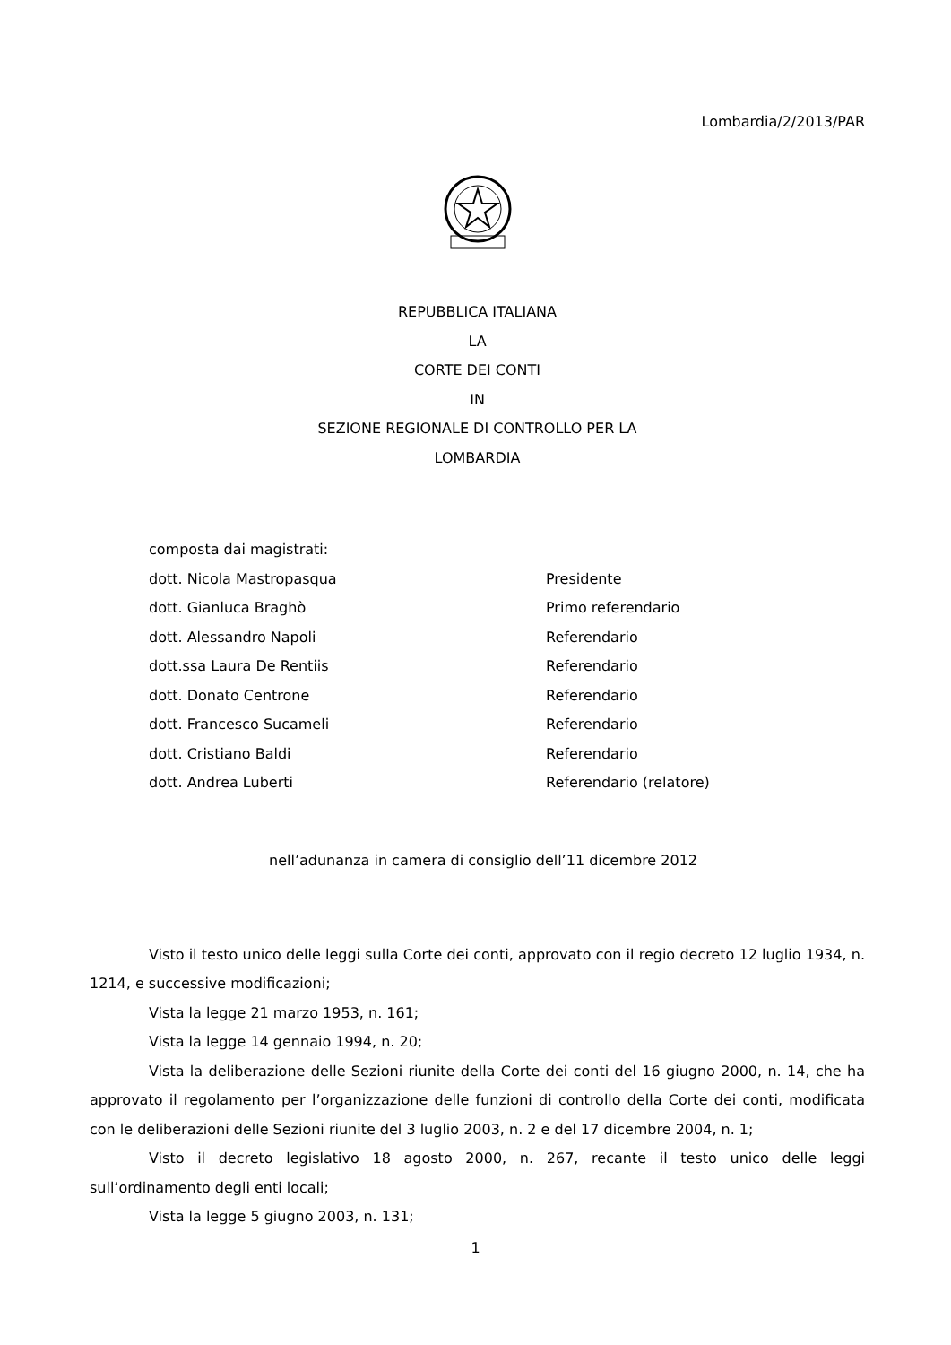Lombardia/2/2013/PAR
REPUBBLICA ITALIANA
LA
CORTE DEI CONTI
IN
SEZIONE REGIONALE DI CONTROLLO PER LA
LOMBARDIA
composta dai magistrati:
dott. Nicola Mastropasqua Presidente
dott. Gianluca Braghò Primo referendario
dott. Alessandro Napoli Referendario
dott.ssa Laura De Rentiis Referendario
dott. Donato Centrone Referendario
dott. Francesco Sucameli Referendario
dott. Cristiano Baldi Referendario
dott. Andrea Luberti Referendario (relatore)
nell’adunanza in camera di consiglio dell’11 dicembre 2012
Visto il testo unico delle leggi sulla Corte dei conti, approvato con il regio decreto 12 luglio 1934, n. 1214, e successive modificazioni;
Vista la legge 21 marzo 1953, n. 161;
Vista la legge 14 gennaio 1994, n. 20;
Vista la deliberazione delle Sezioni riunite della Corte dei conti del 16 giugno 2000, n. 14, che ha approvato il regolamento per l’organizzazione delle funzioni di controllo della Corte dei conti, modificata con le deliberazioni delle Sezioni riunite del 3 luglio 2003, n. 2 e del 17 dicembre 2004, n. 1;
Visto il decreto legislativo 18 agosto 2000, n. 267, recante il testo unico delle leggi sull’ordinamento degli enti locali;
Vista la legge 5 giugno 2003, n. 131;
1